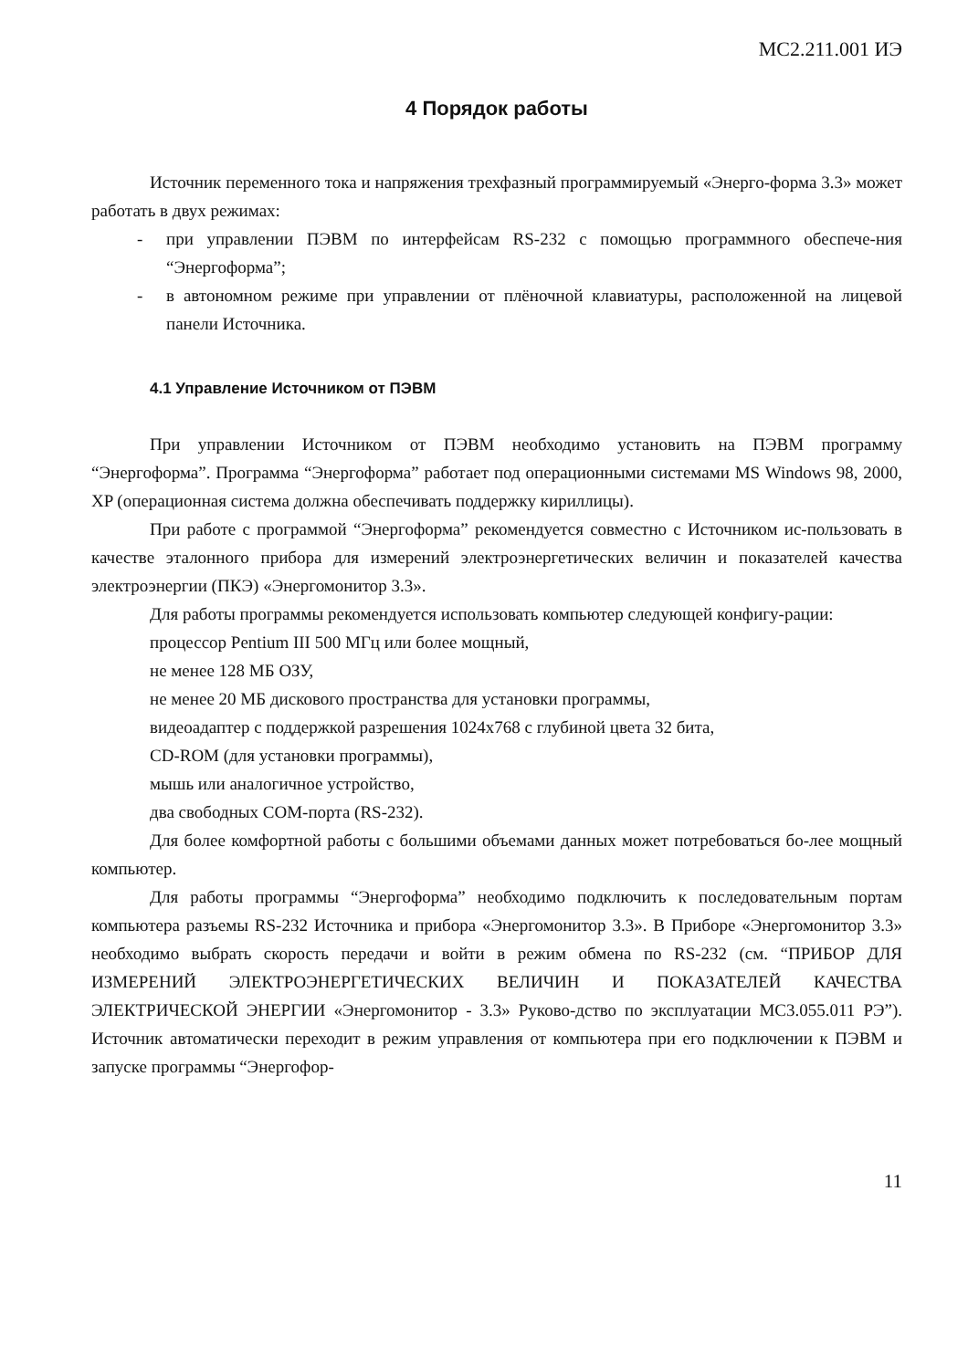МС2.211.001 ИЭ
4 Порядок работы
Источник переменного тока и напряжения трехфазный программируемый «Энерго-форма 3.3» может работать в двух режимах:
- при управлении ПЭВМ по интерфейсам RS-232 с помощью программного обеспече-ния “Энергоформа”;
- в автономном режиме при управлении от плёночной клавиатуры, расположенной на лицевой панели Источника.
4.1 Управление Источником от ПЭВМ
При управлении Источником от ПЭВМ необходимо установить на ПЭВМ программу “Энергоформа”. Программа “Энергоформа” работает под операционными системами MS Windows 98, 2000, XP (операционная система должна обеспечивать поддержку кириллицы).
При работе с программой “Энергоформа” рекомендуется совместно с Источником ис-пользовать в качестве эталонного прибора для измерений электроэнергетических величин и показателей качества электроэнергии (ПКЭ) «Энергомонитор 3.3».
Для работы программы рекомендуется использовать компьютер следующей конфигу-рации:
процессор Pentium III 500 МГц или более мощный,
не менее 128 МБ ОЗУ,
не менее 20 МБ дискового пространства для установки программы,
видеоадаптер с поддержкой разрешения 1024x768 с глубиной цвета 32 бита,
CD-ROM (для установки программы),
мышь или аналогичное устройство,
два свободных COM-порта (RS-232).
Для более комфортной работы с большими объемами данных может потребоваться бо-лее мощный компьютер.
Для работы программы “Энергоформа” необходимо подключить к последовательным портам компьютера разъемы RS-232 Источника и прибора «Энергомонитор 3.3». В Приборе «Энергомонитор 3.3» необходимо выбрать скорость передачи и войти в режим обмена по RS-232 (см. “ПРИБОР ДЛЯ ИЗМЕРЕНИЙ ЭЛЕКТРОЭНЕРГЕТИЧЕСКИХ ВЕЛИЧИН И ПОКАЗАТЕЛЕЙ КАЧЕСТВА ЭЛЕКТРИЧЕСКОЙ ЭНЕРГИИ «Энергомонитор - 3.3» Руково-дство по эксплуатации МС3.055.011 РЭ”). Источник автоматически переходит в режим управления от компьютера при его подключении к ПЭВМ и запуске программы “Энергофор-
11